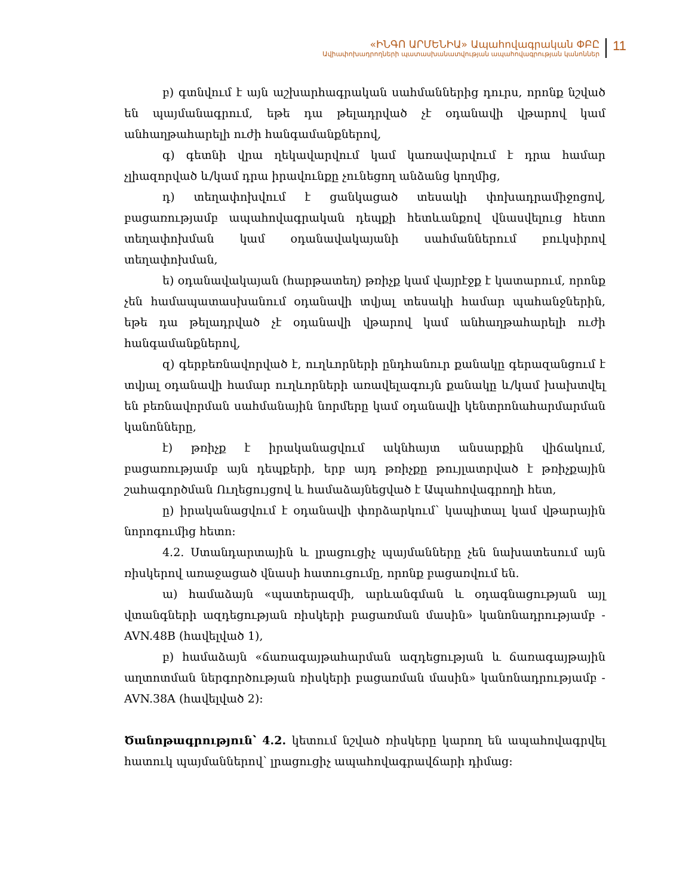«ԻՆԳՈ ԱՐՄԵՆԻԱ» Ապահովագրական ՓԲԸ
Ավիափոխադրողների պատասխանատվության ապահովագրության կանոններ
11
բ) գտնվում է այն աշխարհագրական սահմաններից դուրս, որոնք նշված են պայմանագրում, եթե դա թելադրված չէ օդանավի վթարով կամ անհաղթահարելի ուժի հանգամանքներով,
գ) գետնի վրա ղեկավարվում կամ կառավարվում է դրա համար չլիազորված և/կամ դրա իրավունքը չունեցող անձանց կողմից,
դ) տեղափոխվում է ցանկացած տեսակի փոխադրամիջոցով, բացառությամբ ապահովագրական դեպքի հետևանքով վնասվելուց հետո տեղափոխման կամ օդանավակայանի սահմաններում բուկսիրով տեղափոխման,
ե) օդանավակայան (հարթատեղ) թռիչք կամ վայրէջք է կատարում, որոնք չեն համապատասխանում օդանավի տվյալ տեսակի համար պահանջներին, եթե դա թելադրված չէ օդանավի վթարով կամ անհաղթահարելի ուժի հանգամանքներով,
զ) գերբեռնավորված է, ուղևորների ընդհանուր քանակը գերազանցում է տվյալ օդանավի համար ուղևորների առավելագույն քանակը և/կամ խախտվել են բեռնավորման սահմանային նորմերը կամ օդանավի կենտրոնահարմարման կանոնները,
է) թռիչք է իրականացվում ակնհայտ անսարքին վիճակում, բացառությամբ այն դեպքերի, երբ այդ թռիչքը թույլատրված է թռիչքային շահագործման Ուղեցույցով և համաձայնեցված է Ապահովագրողի հետ,
ը) իրականացվում է օդանավի փորձարկում՝ կապիտալ կամ վթարային նորոգումից հետո:
4.2. Ստանդարտային և լրացուցիչ պայմանները չեն նախատեսում այն ռիսկերով առաջացած վնասի հատուցումը, որոնք բացառվում են.
ա) համաձայն «պատերազմի, արևանգման և օդագնացության այլ վտանգների ազդեցության ռիսկերի բացառման մասին» կանոնադրությամբ - AVN.48B (հավելված 1),
բ) համաձայն «ճառագայթահարման ազդեցության և ճառագայթային աղտոտման ներգործության ռիսկերի բացառման մասին» կանոնադրությամբ - AVN.38A (հավելված 2):
Ծանոթագրություն՝ 4.2. կետում նշված ռիսկերը կարող են ապահովագրվել հատուկ պայմաններով՝ լրացուցիչ ապահովագրավճարի դիմաց: